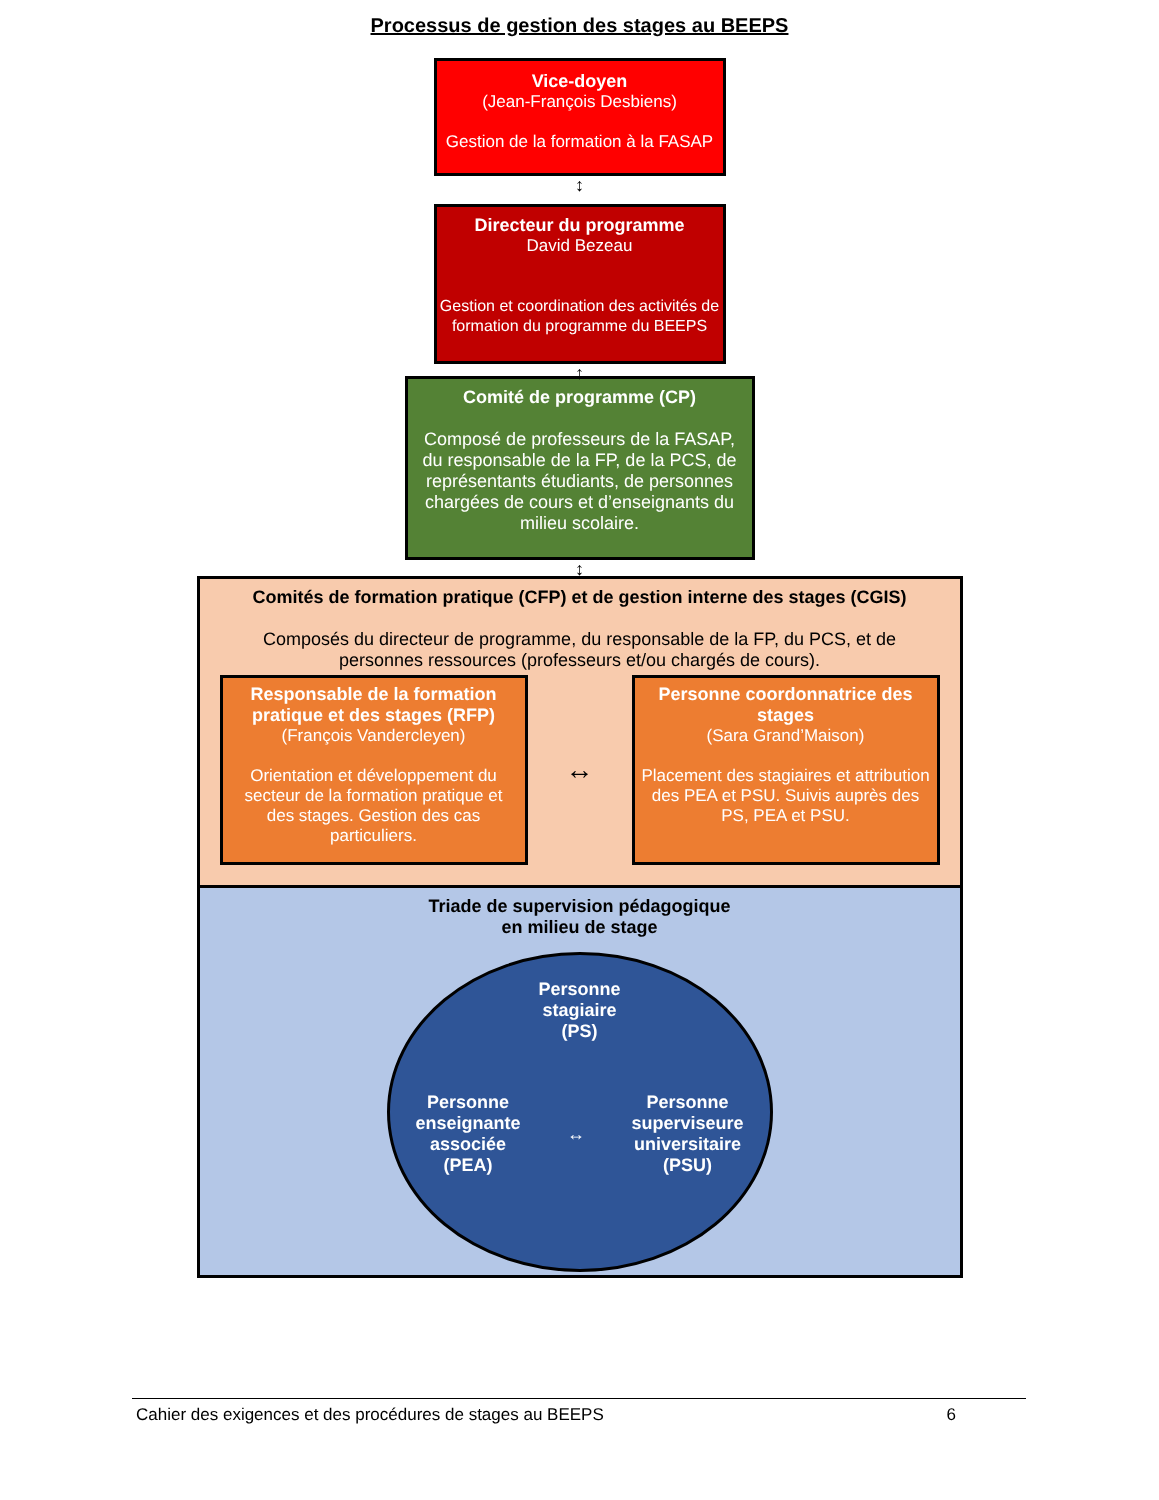Processus de gestion des stages au BEEPS
Vice-doyen
(Jean-François Desbiens)
Gestion de la formation à la FASAP
↕
Directeur du programme
David Bezeau
Gestion et coordination des activités de formation du programme du BEEPS
↕
Comité de programme (CP)
Composé de professeurs de la FASAP, du responsable de la FP, de la PCS, de représentants étudiants, de personnes chargées de cours et d’enseignants du milieu scolaire.
↕
Comités de formation pratique (CFP) et de gestion interne des stages (CGIS)
Composés du directeur de programme, du responsable de la FP, du PCS, et de personnes ressources (professeurs et/ou chargés de cours).
Responsable de la formation pratique et des stages (RFP)
(François Vandercleyen)
Orientation et développement du secteur de la formation pratique et des stages. Gestion des cas particuliers.
↔
Personne coordonnatrice des stages
(Sara Grand’Maison)
Placement des stagiaires et attribution des PEA et PSU. Suivis auprès des PS, PEA et PSU.
Triade de supervision pédagogique
en milieu de stage
Personne
stagiaire
(PS)
Personne
enseignante
associée
(PEA)
↔
Personne
superviseure
universitaire
(PSU)
Cahier des exigences et des procédures de stages au BEEPS 6